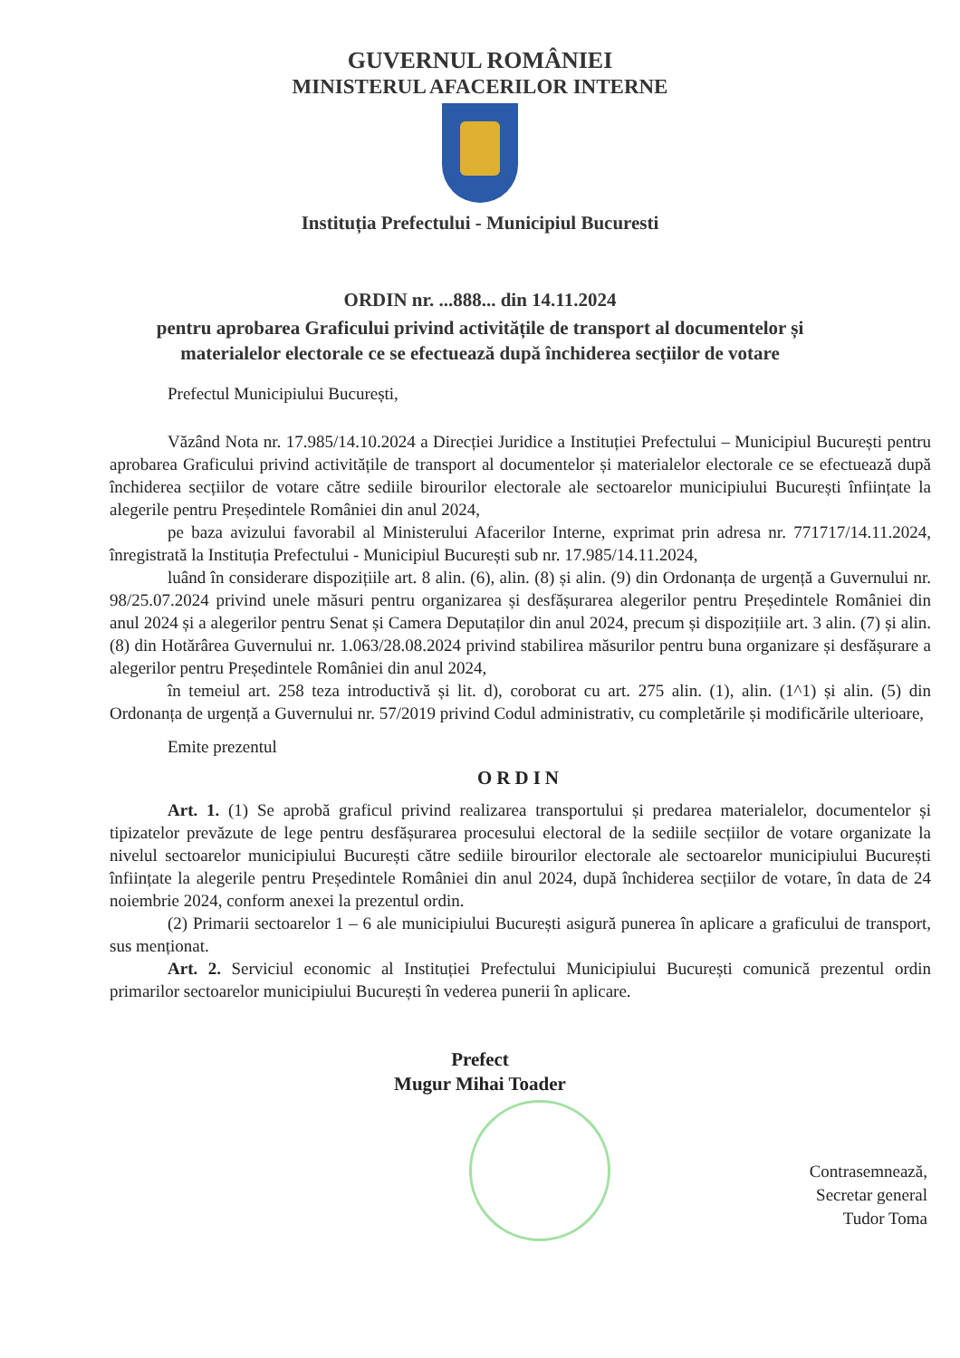GUVERNUL ROMÂNIEI
MINISTERUL AFACERILOR INTERNE
Instituția Prefectului - Municipiul Bucuresti
ORDIN nr. ...888... din 14.11.2024
pentru aprobarea Graficului privind activitățile de transport al documentelor și
materialelor electorale ce se efectuează după închiderea secțiilor de votare
Prefectul Municipiului București,
Văzând Nota nr. 17.985/14.10.2024 a Direcției Juridice a Instituției Prefectului – Municipiul București pentru aprobarea Graficului privind activitățile de transport al documentelor și materialelor electorale ce se efectuează după închiderea secțiilor de votare către sediile birourilor electorale ale sectoarelor municipiului București înființate la alegerile pentru Președintele României din anul 2024,
pe baza avizului favorabil al Ministerului Afacerilor Interne, exprimat prin adresa nr. 771717/14.11.2024, înregistrată la Instituția Prefectului - Municipiul București sub nr. 17.985/14.11.2024,
luând în considerare dispozițiile art. 8 alin. (6), alin. (8) și alin. (9) din Ordonanța de urgență a Guvernului nr. 98/25.07.2024 privind unele măsuri pentru organizarea și desfășurarea alegerilor pentru Președintele României din anul 2024 și a alegerilor pentru Senat și Camera Deputaților din anul 2024, precum și dispozițiile art. 3 alin. (7) și alin. (8) din Hotărârea Guvernului nr. 1.063/28.08.2024 privind stabilirea măsurilor pentru buna organizare și desfășurare a alegerilor pentru Președintele României din anul 2024,
în temeiul art. 258 teza introductivă și lit. d), coroborat cu art. 275 alin. (1), alin. (1^1) și alin. (5) din Ordonanța de urgență a Guvernului nr. 57/2019 privind Codul administrativ, cu completările și modificările ulterioare,
Emite prezentul
ORDIN
Art. 1. (1) Se aprobă graficul privind realizarea transportului și predarea materialelor, documentelor și tipizatelor prevăzute de lege pentru desfășurarea procesului electoral de la sediile secțiilor de votare organizate la nivelul sectoarelor municipiului București către sediile birourilor electorale ale sectoarelor municipiului București înființate la alegerile pentru Președintele României din anul 2024, după închiderea secțiilor de votare, în data de 24 noiembrie 2024, conform anexei la prezentul ordin.
(2) Primarii sectoarelor 1 – 6 ale municipiului București asigură punerea în aplicare a graficului de transport, sus menționat.
Art. 2. Serviciul economic al Instituției Prefectului Municipiului București comunică prezentul ordin primarilor sectoarelor municipiului București în vederea punerii în aplicare.
Prefect
Mugur Mihai Toader
Contrasemnează,
Secretar general
Tudor Toma